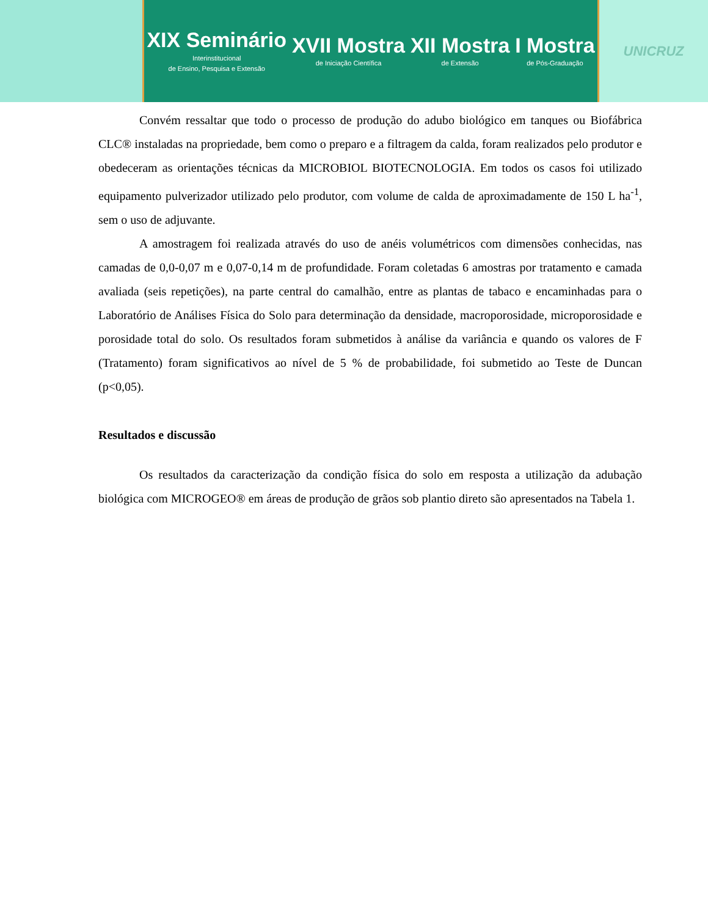XIX Seminário
Interinstitucional
de Ensino, Pesquisa e Extensão
XVII Mostra
de Iniciação Científica
XII Mostra
de Extensão
I Mostra
de Pós-Graduação
UNICRUZ
Convém ressaltar que todo o processo de produção do adubo biológico em tanques ou Biofábrica CLC® instaladas na propriedade, bem como o preparo e a filtragem da calda, foram realizados pelo produtor e obedeceram as orientações técnicas da MICROBIOL BIOTECNOLOGIA. Em todos os casos foi utilizado equipamento pulverizador utilizado pelo produtor, com volume de calda de aproximadamente de 150 L ha<sup>-1</sup>, sem o uso de adjuvante.
A amostragem foi realizada através do uso de anéis volumétricos com dimensões conhecidas, nas camadas de 0,0-0,07 m e 0,07-0,14 m de profundidade. Foram coletadas 6 amostras por tratamento e camada avaliada (seis repetições), na parte central do camalhão, entre as plantas de tabaco e encaminhadas para o Laboratório de Análises Física do Solo para determinação da densidade, macroporosidade, microporosidade e porosidade total do solo. Os resultados foram submetidos à análise da variância e quando os valores de F (Tratamento) foram significativos ao nível de 5 % de probabilidade, foi submetido ao Teste de Duncan (p<0,05).
Resultados e discussão
Os resultados da caracterização da condição física do solo em resposta a utilização da adubação biológica com MICROGEO® em áreas de produção de grãos sob plantio direto são apresentados na Tabela 1.